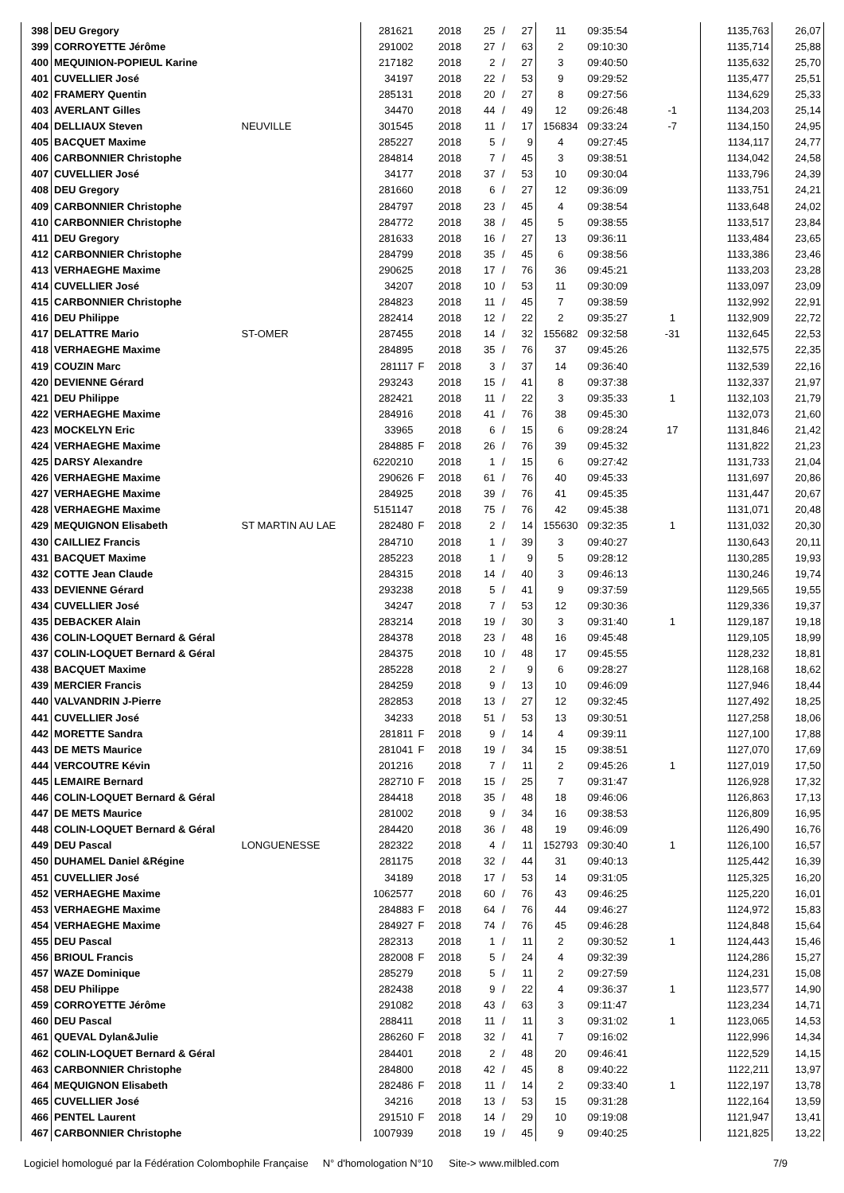| 398 | DEU Gregory | | 281621 | | 2018 | 25 | / | 27 | 11 | 09:35:54 | | 1135,763 | 26,07 |
| 399 | CORROYETTE Jérôme | | 291002 | | 2018 | 27 | / | 63 | 2 | 09:10:30 | | 1135,714 | 25,88 |
| 400 | MEQUINION-POPIEUL Karine | | 217182 | | 2018 | 2 | / | 27 | 3 | 09:40:50 | | 1135,632 | 25,70 |
| 401 | CUVELLIER José | | 34197 | | 2018 | 22 | / | 53 | 9 | 09:29:52 | | 1135,477 | 25,51 |
| 402 | FRAMERY Quentin | | 285131 | | 2018 | 20 | / | 27 | 8 | 09:27:56 | | 1134,629 | 25,33 |
| 403 | AVERLANT Gilles | | 34470 | | 2018 | 44 | / | 49 | 12 | 09:26:48 | -1 | 1134,203 | 25,14 |
| 404 | DELLIAUX Steven | NEUVILLE | 301545 | | 2018 | 11 | / | 17 | 156834 | 09:33:24 | -7 | 1134,150 | 24,95 |
| 405 | BACQUET Maxime | | 285227 | | 2018 | 5 | / | 9 | 4 | 09:27:45 | | 1134,117 | 24,77 |
| 406 | CARBONNIER Christophe | | 284814 | | 2018 | 7 | / | 45 | 3 | 09:38:51 | | 1134,042 | 24,58 |
| 407 | CUVELLIER José | | 34177 | | 2018 | 37 | / | 53 | 10 | 09:30:04 | | 1133,796 | 24,39 |
| 408 | DEU Gregory | | 281660 | | 2018 | 6 | / | 27 | 12 | 09:36:09 | | 1133,751 | 24,21 |
| 409 | CARBONNIER Christophe | | 284797 | | 2018 | 23 | / | 45 | 4 | 09:38:54 | | 1133,648 | 24,02 |
| 410 | CARBONNIER Christophe | | 284772 | | 2018 | 38 | / | 45 | 5 | 09:38:55 | | 1133,517 | 23,84 |
| 411 | DEU Gregory | | 281633 | | 2018 | 16 | / | 27 | 13 | 09:36:11 | | 1133,484 | 23,65 |
| 412 | CARBONNIER Christophe | | 284799 | | 2018 | 35 | / | 45 | 6 | 09:38:56 | | 1133,386 | 23,46 |
| 413 | VERHAEGHE Maxime | | 290625 | | 2018 | 17 | / | 76 | 36 | 09:45:21 | | 1133,203 | 23,28 |
| 414 | CUVELLIER José | | 34207 | | 2018 | 10 | / | 53 | 11 | 09:30:09 | | 1133,097 | 23,09 |
| 415 | CARBONNIER Christophe | | 284823 | | 2018 | 11 | / | 45 | 7 | 09:38:59 | | 1132,992 | 22,91 |
| 416 | DEU Philippe | | 282414 | | 2018 | 12 | / | 22 | 2 | 09:35:27 | 1 | 1132,909 | 22,72 |
| 417 | DELATTRE Mario | ST-OMER | 287455 | | 2018 | 14 | / | 32 | 155682 | 09:32:58 | -31 | 1132,645 | 22,53 |
| 418 | VERHAEGHE Maxime | | 284895 | | 2018 | 35 | / | 76 | 37 | 09:45:26 | | 1132,575 | 22,35 |
| 419 | COUZIN Marc | | 281117 | F | 2018 | 3 | / | 37 | 14 | 09:36:40 | | 1132,539 | 22,16 |
| 420 | DEVIENNE Gérard | | 293243 | | 2018 | 15 | / | 41 | 8 | 09:37:38 | | 1132,337 | 21,97 |
| 421 | DEU Philippe | | 282421 | | 2018 | 11 | / | 22 | 3 | 09:35:33 | 1 | 1132,103 | 21,79 |
| 422 | VERHAEGHE Maxime | | 284916 | | 2018 | 41 | / | 76 | 38 | 09:45:30 | | 1132,073 | 21,60 |
| 423 | MOCKELYN Eric | | 33965 | | 2018 | 6 | / | 15 | 6 | 09:28:24 | 17 | 1131,846 | 21,42 |
| 424 | VERHAEGHE Maxime | | 284885 | F | 2018 | 26 | / | 76 | 39 | 09:45:32 | | 1131,822 | 21,23 |
| 425 | DARSY Alexandre | | 6220210 | | 2018 | 1 | / | 15 | 6 | 09:27:42 | | 1131,733 | 21,04 |
| 426 | VERHAEGHE Maxime | | 290626 | F | 2018 | 61 | / | 76 | 40 | 09:45:33 | | 1131,697 | 20,86 |
| 427 | VERHAEGHE Maxime | | 284925 | | 2018 | 39 | / | 76 | 41 | 09:45:35 | | 1131,447 | 20,67 |
| 428 | VERHAEGHE Maxime | | 5151147 | | 2018 | 75 | / | 76 | 42 | 09:45:38 | | 1131,071 | 20,48 |
| 429 | MEQUIGNON Elisabeth | ST MARTIN AU LAE | 282480 | F | 2018 | 2 | / | 14 | 155630 | 09:32:35 | 1 | 1131,032 | 20,30 |
| 430 | CAILLIEZ Francis | | 284710 | | 2018 | 1 | / | 39 | 3 | 09:40:27 | | 1130,643 | 20,11 |
| 431 | BACQUET Maxime | | 285223 | | 2018 | 1 | / | 9 | 5 | 09:28:12 | | 1130,285 | 19,93 |
| 432 | COTTE Jean Claude | | 284315 | | 2018 | 14 | / | 40 | 3 | 09:46:13 | | 1130,246 | 19,74 |
| 433 | DEVIENNE Gérard | | 293238 | | 2018 | 5 | / | 41 | 9 | 09:37:59 | | 1129,565 | 19,55 |
| 434 | CUVELLIER José | | 34247 | | 2018 | 7 | / | 53 | 12 | 09:30:36 | | 1129,336 | 19,37 |
| 435 | DEBACKER Alain | | 283214 | | 2018 | 19 | / | 30 | 3 | 09:31:40 | 1 | 1129,187 | 19,18 |
| 436 | COLIN-LOQUET Bernard & Géral | | 284378 | | 2018 | 23 | / | 48 | 16 | 09:45:48 | | 1129,105 | 18,99 |
| 437 | COLIN-LOQUET Bernard & Géral | | 284375 | | 2018 | 10 | / | 48 | 17 | 09:45:55 | | 1128,232 | 18,81 |
| 438 | BACQUET Maxime | | 285228 | | 2018 | 2 | / | 9 | 6 | 09:28:27 | | 1128,168 | 18,62 |
| 439 | MERCIER Francis | | 284259 | | 2018 | 9 | / | 13 | 10 | 09:46:09 | | 1127,946 | 18,44 |
| 440 | VALVANDRIN J-Pierre | | 282853 | | 2018 | 13 | / | 27 | 12 | 09:32:45 | | 1127,492 | 18,25 |
| 441 | CUVELLIER José | | 34233 | | 2018 | 51 | / | 53 | 13 | 09:30:51 | | 1127,258 | 18,06 |
| 442 | MORETTE Sandra | | 281811 | F | 2018 | 9 | / | 14 | 4 | 09:39:11 | | 1127,100 | 17,88 |
| 443 | DE METS Maurice | | 281041 | F | 2018 | 19 | / | 34 | 15 | 09:38:51 | | 1127,070 | 17,69 |
| 444 | VERCOUTRE Kévin | | 201216 | | 2018 | 7 | / | 11 | 2 | 09:45:26 | 1 | 1127,019 | 17,50 |
| 445 | LEMAIRE Bernard | | 282710 | F | 2018 | 15 | / | 25 | 7 | 09:31:47 | | 1126,928 | 17,32 |
| 446 | COLIN-LOQUET Bernard & Géral | | 284418 | | 2018 | 35 | / | 48 | 18 | 09:46:06 | | 1126,863 | 17,13 |
| 447 | DE METS Maurice | | 281002 | | 2018 | 9 | / | 34 | 16 | 09:38:53 | | 1126,809 | 16,95 |
| 448 | COLIN-LOQUET Bernard & Géral | | 284420 | | 2018 | 36 | / | 48 | 19 | 09:46:09 | | 1126,490 | 16,76 |
| 449 | DEU Pascal | LONGUENESSE | 282322 | | 2018 | 4 | / | 11 | 152793 | 09:30:40 | 1 | 1126,100 | 16,57 |
| 450 | DUHAMEL Daniel &Régine | | 281175 | | 2018 | 32 | / | 44 | 31 | 09:40:13 | | 1125,442 | 16,39 |
| 451 | CUVELLIER José | | 34189 | | 2018 | 17 | / | 53 | 14 | 09:31:05 | | 1125,325 | 16,20 |
| 452 | VERHAEGHE Maxime | | 1062577 | | 2018 | 60 | / | 76 | 43 | 09:46:25 | | 1125,220 | 16,01 |
| 453 | VERHAEGHE Maxime | | 284883 | F | 2018 | 64 | / | 76 | 44 | 09:46:27 | | 1124,972 | 15,83 |
| 454 | VERHAEGHE Maxime | | 284927 | F | 2018 | 74 | / | 76 | 45 | 09:46:28 | | 1124,848 | 15,64 |
| 455 | DEU Pascal | | 282313 | | 2018 | 1 | / | 11 | 2 | 09:30:52 | 1 | 1124,443 | 15,46 |
| 456 | BRIOUL Francis | | 282008 | F | 2018 | 5 | / | 24 | 4 | 09:32:39 | | 1124,286 | 15,27 |
| 457 | WAZE Dominique | | 285279 | | 2018 | 5 | / | 11 | 2 | 09:27:59 | | 1124,231 | 15,08 |
| 458 | DEU Philippe | | 282438 | | 2018 | 9 | / | 22 | 4 | 09:36:37 | 1 | 1123,577 | 14,90 |
| 459 | CORROYETTE Jérôme | | 291082 | | 2018 | 43 | / | 63 | 3 | 09:11:47 | | 1123,234 | 14,71 |
| 460 | DEU Pascal | | 288411 | | 2018 | 11 | / | 11 | 3 | 09:31:02 | 1 | 1123,065 | 14,53 |
| 461 | QUEVAL Dylan&Julie | | 286260 | F | 2018 | 32 | / | 41 | 7 | 09:16:02 | | 1122,996 | 14,34 |
| 462 | COLIN-LOQUET Bernard & Géral | | 284401 | | 2018 | 2 | / | 48 | 20 | 09:46:41 | | 1122,529 | 14,15 |
| 463 | CARBONNIER Christophe | | 284800 | | 2018 | 42 | / | 45 | 8 | 09:40:22 | | 1122,211 | 13,97 |
| 464 | MEQUIGNON Elisabeth | | 282486 | F | 2018 | 11 | / | 14 | 2 | 09:33:40 | 1 | 1122,197 | 13,78 |
| 465 | CUVELLIER José | | 34216 | | 2018 | 13 | / | 53 | 15 | 09:31:28 | | 1122,164 | 13,59 |
| 466 | PENTEL Laurent | | 291510 | F | 2018 | 14 | / | 29 | 10 | 09:19:08 | | 1121,947 | 13,41 |
| 467 | CARBONNIER Christophe | | 1007939 | | 2018 | 19 | / | 45 | 9 | 09:40:25 | | 1121,825 | 13,22 |
Logiciel homologué par la Fédération Colombophile Française N° d'homologation N°10 Site-> www.milbled.com 7/9